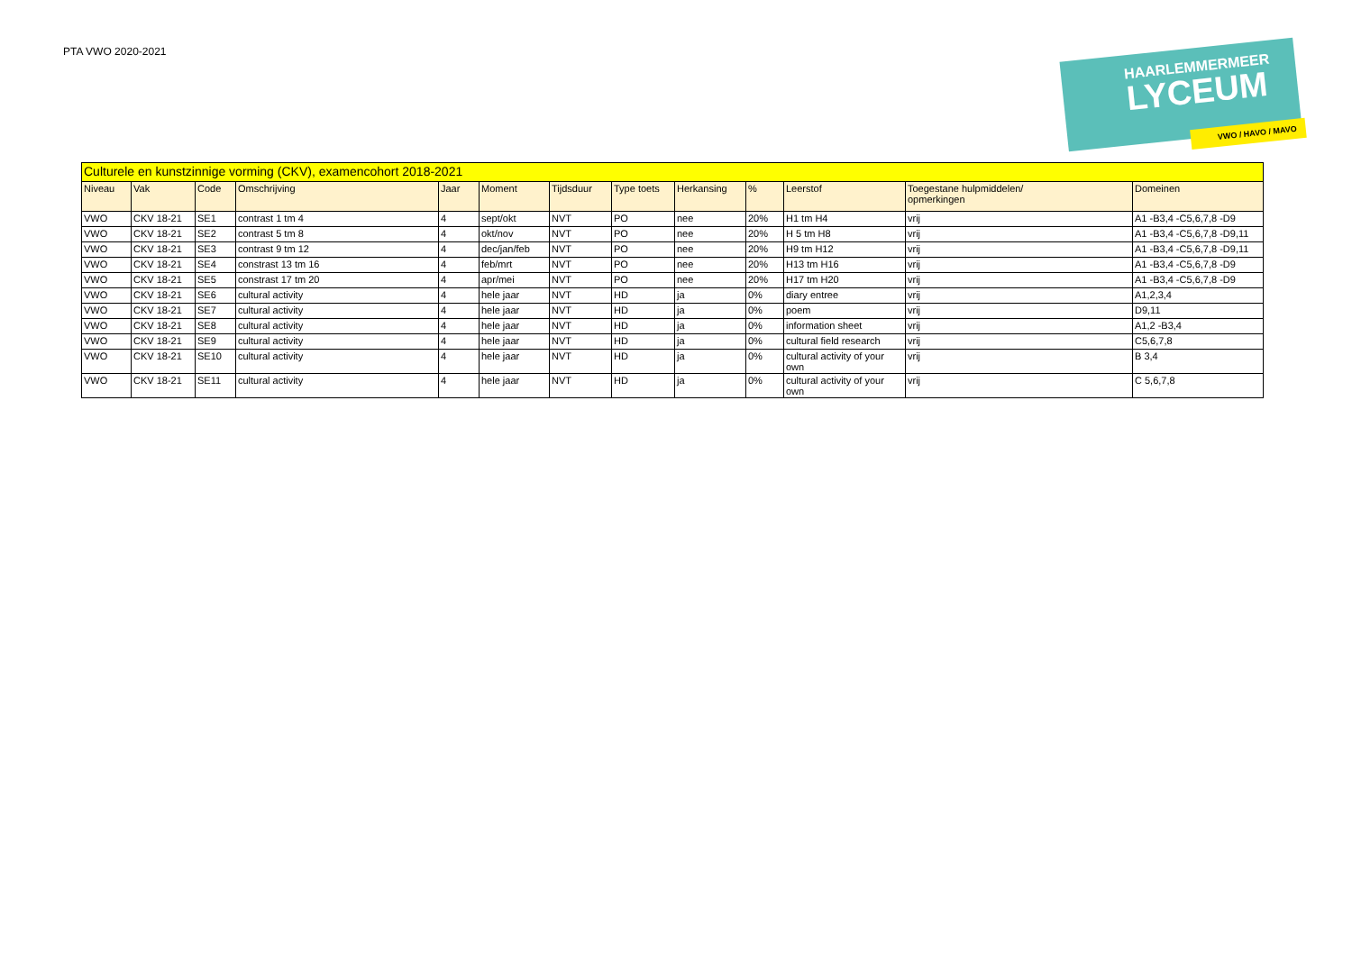PTA VWO 2020-2021
HAARLEMMERMEER
LYCEUM
VWO / HAVO / MAVO
| Culturele en kunstzinnige vorming (CKV), examencohort 2018-2021 | | | | | | | | | | | | |
| Niveau | Vak | Code | Omschrijving | Jaar | Moment | Tijdsduur | Type toets | Herkansing | % | Leerstof | Toegestane hulpmiddelen/ opmerkingen | Domeinen |
| VWO | CKV 18-21 | SE1 | contrast 1 tm 4 | 4 | sept/okt | NVT | PO | nee | 20% | H1 tm H4 | vrij | A1 -B3,4 -C5,6,7,8 -D9 |
| VWO | CKV 18-21 | SE2 | contrast 5 tm 8 | 4 | okt/nov | NVT | PO | nee | 20% | H 5 tm H8 | vrij | A1 -B3,4 -C5,6,7,8 -D9,11 |
| VWO | CKV 18-21 | SE3 | contrast 9 tm 12 | 4 | dec/jan/feb | NVT | PO | nee | 20% | H9 tm H12 | vrij | A1 -B3,4 -C5,6,7,8 -D9,11 |
| VWO | CKV 18-21 | SE4 | constrast 13 tm 16 | 4 | feb/mrt | NVT | PO | nee | 20% | H13 tm H16 | vrij | A1 -B3,4 -C5,6,7,8 -D9 |
| VWO | CKV 18-21 | SE5 | constrast 17 tm 20 | 4 | apr/mei | NVT | PO | nee | 20% | H17 tm H20 | vrij | A1 -B3,4 -C5,6,7,8 -D9 |
| VWO | CKV 18-21 | SE6 | cultural activity | 4 | hele jaar | NVT | HD | ja | 0% | diary entree | vrij | A1,2,3,4 |
| VWO | CKV 18-21 | SE7 | cultural activity | 4 | hele jaar | NVT | HD | ja | 0% | poem | vrij | D9,11 |
| VWO | CKV 18-21 | SE8 | cultural activity | 4 | hele jaar | NVT | HD | ja | 0% | information sheet | vrij | A1,2 -B3,4 |
| VWO | CKV 18-21 | SE9 | cultural activity | 4 | hele jaar | NVT | HD | ja | 0% | cultural field research | vrij | C5,6,7,8 |
| VWO | CKV 18-21 | SE10 | cultural activity | 4 | hele jaar | NVT | HD | ja | 0% | cultural activity of your own | vrij | B 3,4 |
| VWO | CKV 18-21 | SE11 | cultural activity | 4 | hele jaar | NVT | HD | ja | 0% | cultural activity of your own | vrij | C 5,6,7,8 |